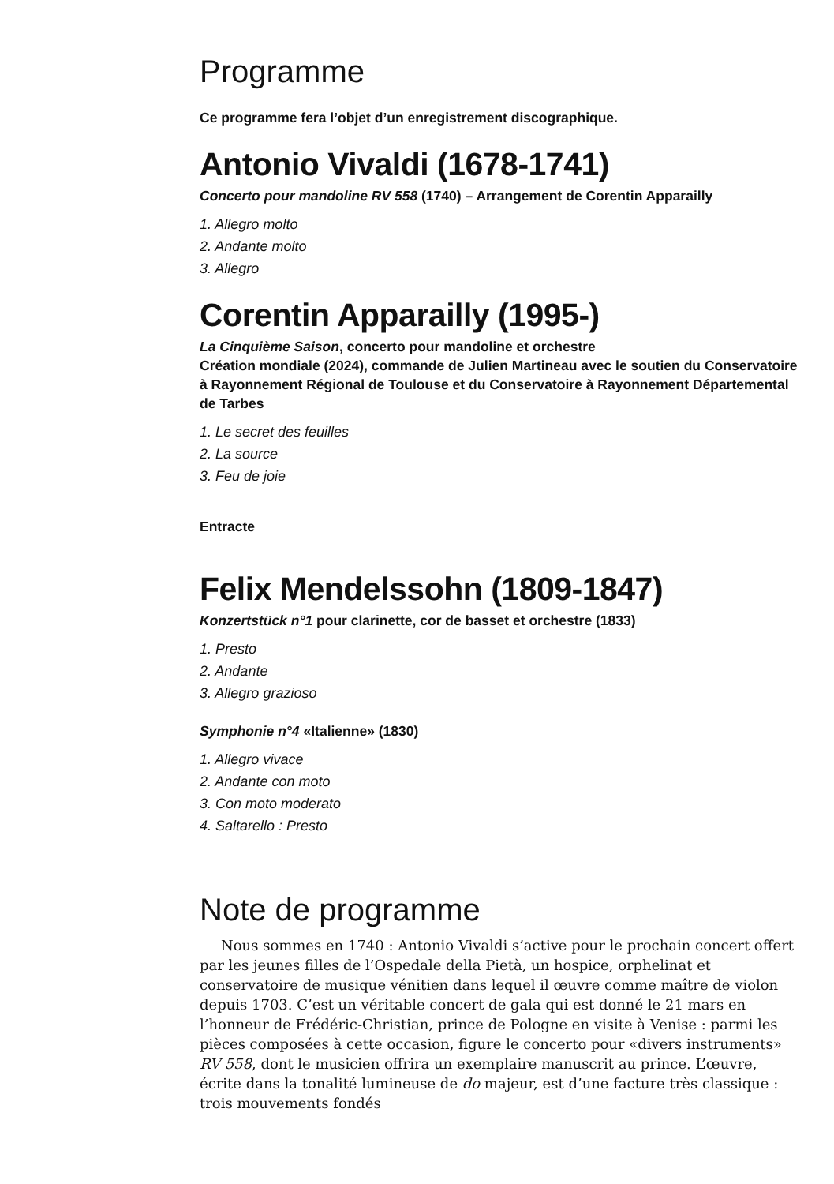Programme
Ce programme fera l’objet d’un enregistrement discographique.
Antonio Vivaldi (1678-1741)
Concerto pour mandoline RV 558 (1740) – Arrangement de Corentin Apparailly
1. Allegro molto
2. Andante molto
3. Allegro
Corentin Apparailly (1995-)
La Cinquième Saison, concerto pour mandoline et orchestre
Création mondiale (2024), commande de Julien Martineau avec le soutien du Conservatoire à Rayonnement Régional de Toulouse et du Conservatoire à Rayonnement Départemental de Tarbes
1. Le secret des feuilles
2. La source
3. Feu de joie
Entracte
Felix Mendelssohn (1809-1847)
Konzertstück n°1 pour clarinette, cor de basset et orchestre (1833)
1. Presto
2. Andante
3. Allegro grazioso
Symphonie n°4 «Italienne» (1830)
1. Allegro vivace
2. Andante con moto
3. Con moto moderato
4. Saltarello : Presto
Note de programme
  Nous sommes en 1740 : Antonio Vivaldi s’active pour le prochain concert offert par les jeunes filles de l’Ospedale della Pietà, un hospice, orphelinat et conservatoire de musique vénitien dans lequel il œuvre comme maître de violon depuis 1703. C’est un véritable concert de gala qui est donné le 21 mars en l’honneur de Frédéric-Christian, prince de Pologne en visite à Venise : parmi les pièces composées à cette occasion, figure le concerto pour «divers instruments» RV 558, dont le musicien offrira un exemplaire manuscrit au prince. L’œuvre, écrite dans la tonalité lumineuse de do majeur, est d’une facture très classique : trois mouvements fondés